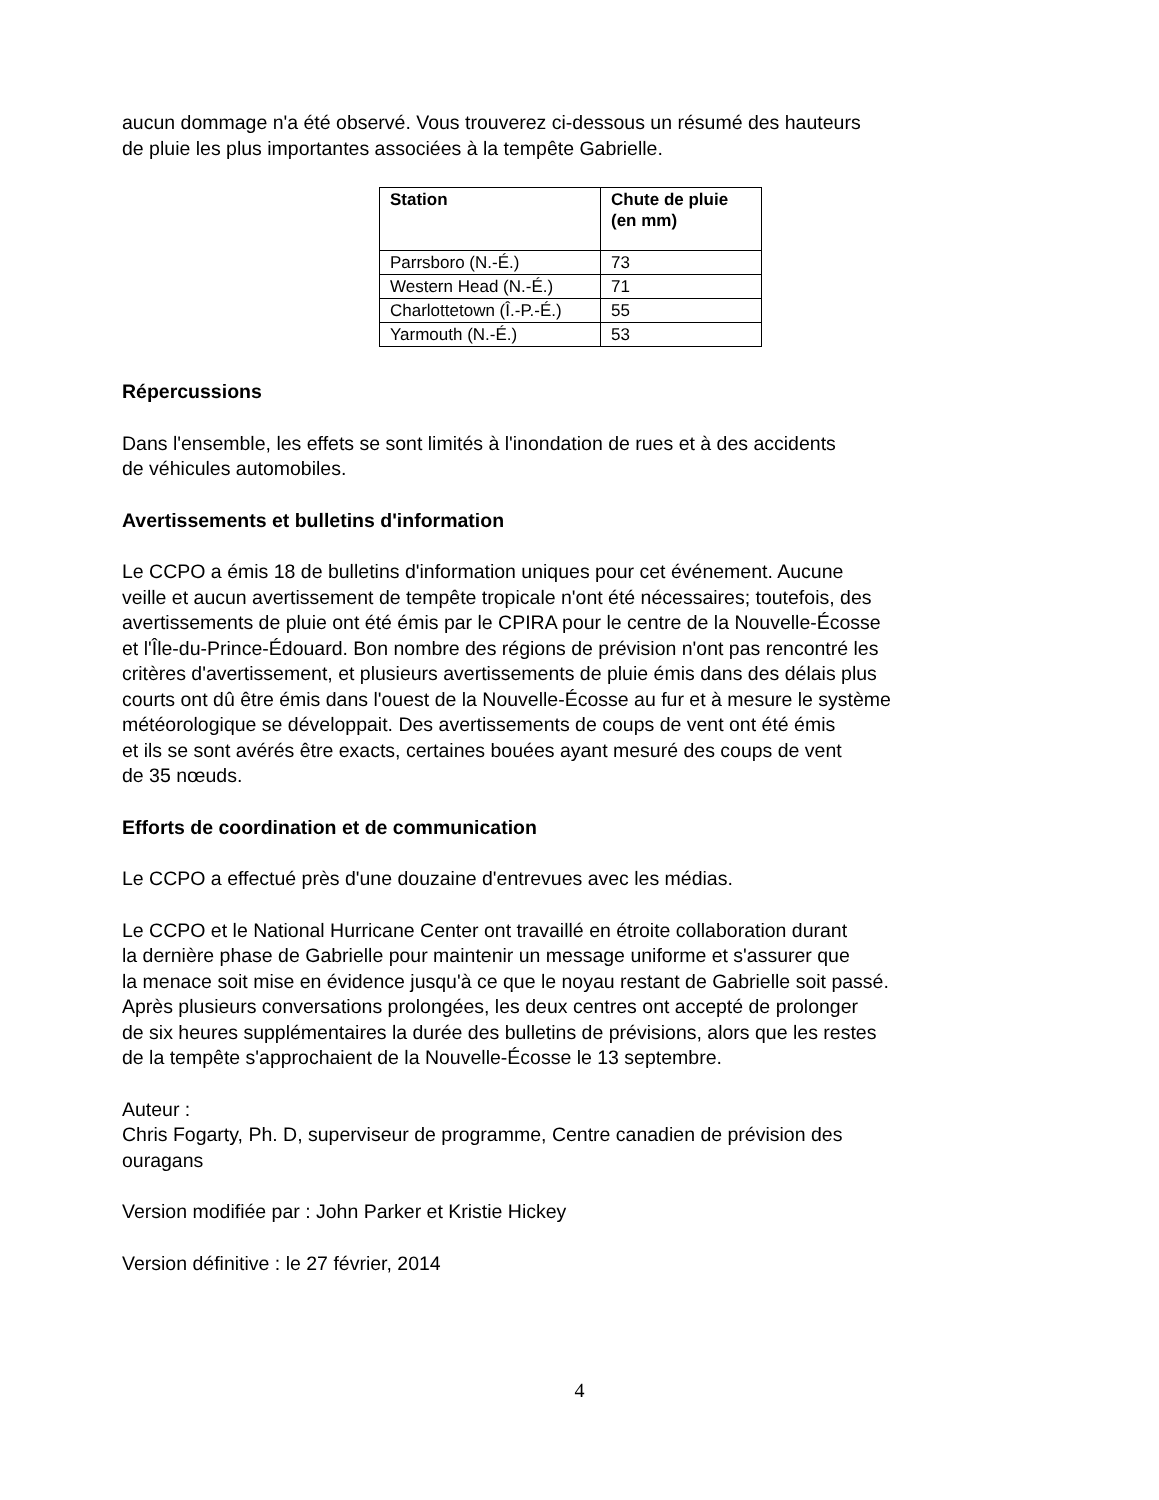aucun dommage n'a été observé. Vous trouverez ci-dessous un résumé des hauteurs
de pluie les plus importantes associées à la tempête Gabrielle.
| Station | Chute de pluie (en mm) |
| --- | --- |
| Parrsboro (N.-É.) | 73 |
| Western Head (N.-É.) | 71 |
| Charlottetown (Î.-P.-É.) | 55 |
| Yarmouth (N.-É.) | 53 |
Répercussions
Dans l'ensemble, les effets se sont limités à l'inondation de rues et à des accidents
de véhicules automobiles.
Avertissements et bulletins d'information
Le CCPO a émis 18 de bulletins d'information uniques pour cet événement. Aucune
veille et aucun avertissement de tempête tropicale n'ont été nécessaires; toutefois, des
avertissements de pluie ont été émis par le CPIRA pour le centre de la Nouvelle-Écosse
et l'Île-du-Prince-Édouard. Bon nombre des régions de prévision n'ont pas rencontré les
critères d'avertissement, et plusieurs avertissements de pluie émis dans des délais plus
courts ont dû être émis dans l'ouest de la Nouvelle-Écosse au fur et à mesure le système
météorologique se développait. Des avertissements de coups de vent ont été émis
et ils se sont avérés être exacts, certaines bouées ayant mesuré des coups de vent
de 35 nœuds.
Efforts de coordination et de communication
Le CCPO a effectué près d'une douzaine d'entrevues avec les médias.
Le CCPO et le National Hurricane Center ont travaillé en étroite collaboration durant
la dernière phase de Gabrielle pour maintenir un message uniforme et s'assurer que
la menace soit mise en évidence jusqu'à ce que le noyau restant de Gabrielle soit passé.
Après plusieurs conversations prolongées, les deux centres ont accepté de prolonger
de six heures supplémentaires la durée des bulletins de prévisions, alors que les restes
de la tempête s'approchaient de la Nouvelle-Écosse le 13 septembre.
Auteur :
Chris Fogarty, Ph. D, superviseur de programme, Centre canadien de prévision des
ouragans
Version modifiée par : John Parker et Kristie Hickey
Version définitive : le 27 février, 2014
4